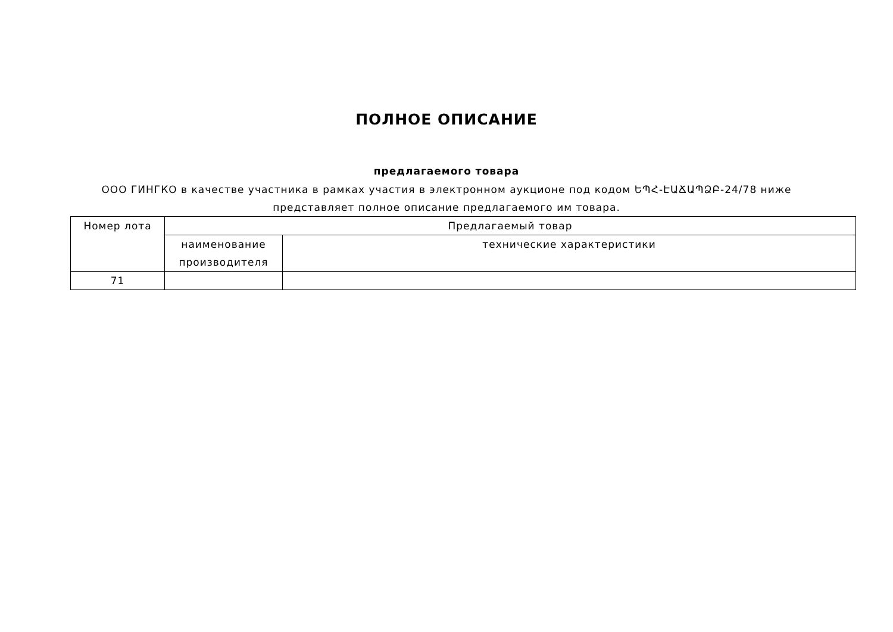ПОЛНОЕ ОПИСАНИЕ
предлагаемого товара
ООО ГИНГКО в качестве участника в рамках участия в электронном аукционе под кодом ԵՊՀ-ԷԱՃԱՊՁԲ-24/78 ниже представляет полное описание предлагаемого им товара.
| Номер лота | Предлагаемый товар | |
| --- | --- | --- |
| | наименование производителя | технические характеристики |
| 71 | | |